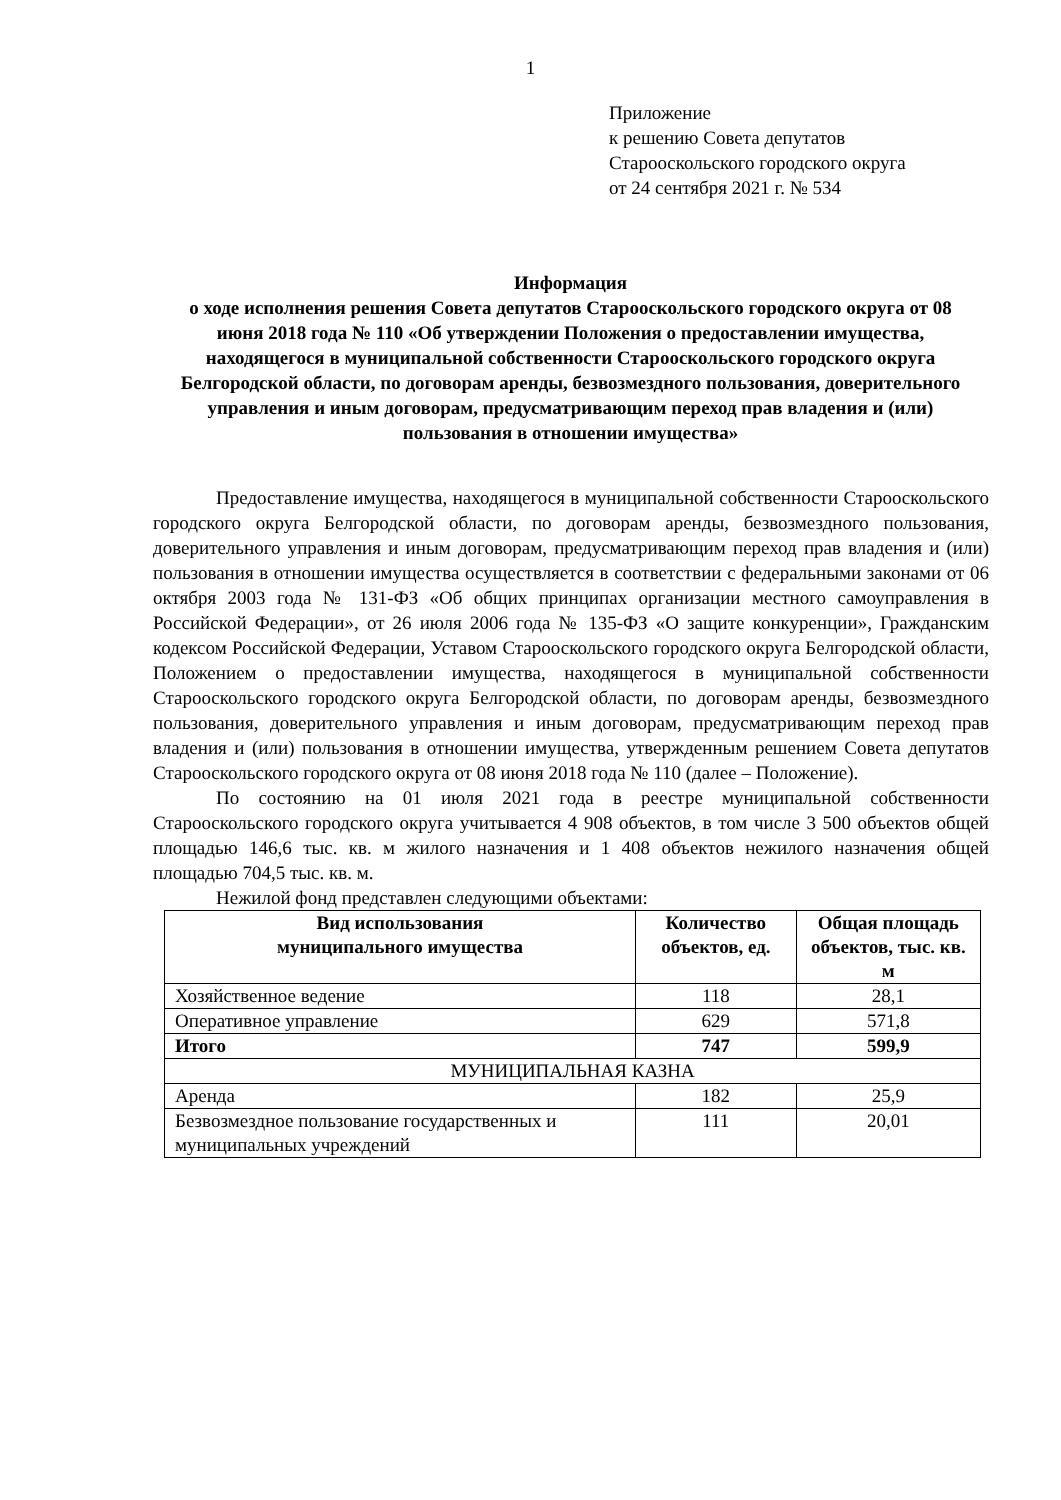1
Приложение
к решению Совета депутатов
Старооскольского городского округа
от 24 сентября 2021 г. № 534
Информация
о ходе исполнения решения Совета депутатов Старооскольского городского округа от 08 июня 2018 года № 110 «Об утверждении Положения о предоставлении имущества, находящегося в муниципальной собственности Старооскольского городского округа Белгородской области, по договорам аренды, безвозмездного пользования, доверительного управления и иным договорам, предусматривающим переход прав владения и (или) пользования в отношении имущества»
Предоставление имущества, находящегося в муниципальной собственности Старооскольского городского округа Белгородской области, по договорам аренды, безвозмездного пользования, доверительного управления и иным договорам, предусматривающим переход прав владения и (или) пользования в отношении имущества осуществляется в соответствии с федеральными законами от 06 октября 2003 года № 131-ФЗ «Об общих принципах организации местного самоуправления в Российской Федерации», от 26 июля 2006 года № 135-ФЗ «О защите конкуренции», Гражданским кодексом Российской Федерации, Уставом Старооскольского городского округа Белгородской области, Положением о предоставлении имущества, находящегося в муниципальной собственности Старооскольского городского округа Белгородской области, по договорам аренды, безвозмездного пользования, доверительного управления и иным договорам, предусматривающим переход прав владения и (или) пользования в отношении имущества, утвержденным решением Совета депутатов Старооскольского городского округа от 08 июня 2018 года № 110 (далее – Положение).
По состоянию на 01 июля 2021 года в реестре муниципальной собственности Старооскольского городского округа учитывается 4 908 объектов, в том числе 3 500 объектов общей площадью 146,6 тыс. кв. м жилого назначения и 1 408 объектов нежилого назначения общей площадью 704,5 тыс. кв. м.
Нежилой фонд представлен следующими объектами:
| Вид использования муниципального имущества | Количество объектов, ед. | Общая площадь объектов, тыс. кв. м |
| --- | --- | --- |
| Хозяйственное ведение | 118 | 28,1 |
| Оперативное управление | 629 | 571,8 |
| Итого | 747 | 599,9 |
| МУНИЦИПАЛЬНАЯ КАЗНА | | |
| Аренда | 182 | 25,9 |
| Безвозмездное пользование государственных и муниципальных учреждений | 111 | 20,01 |